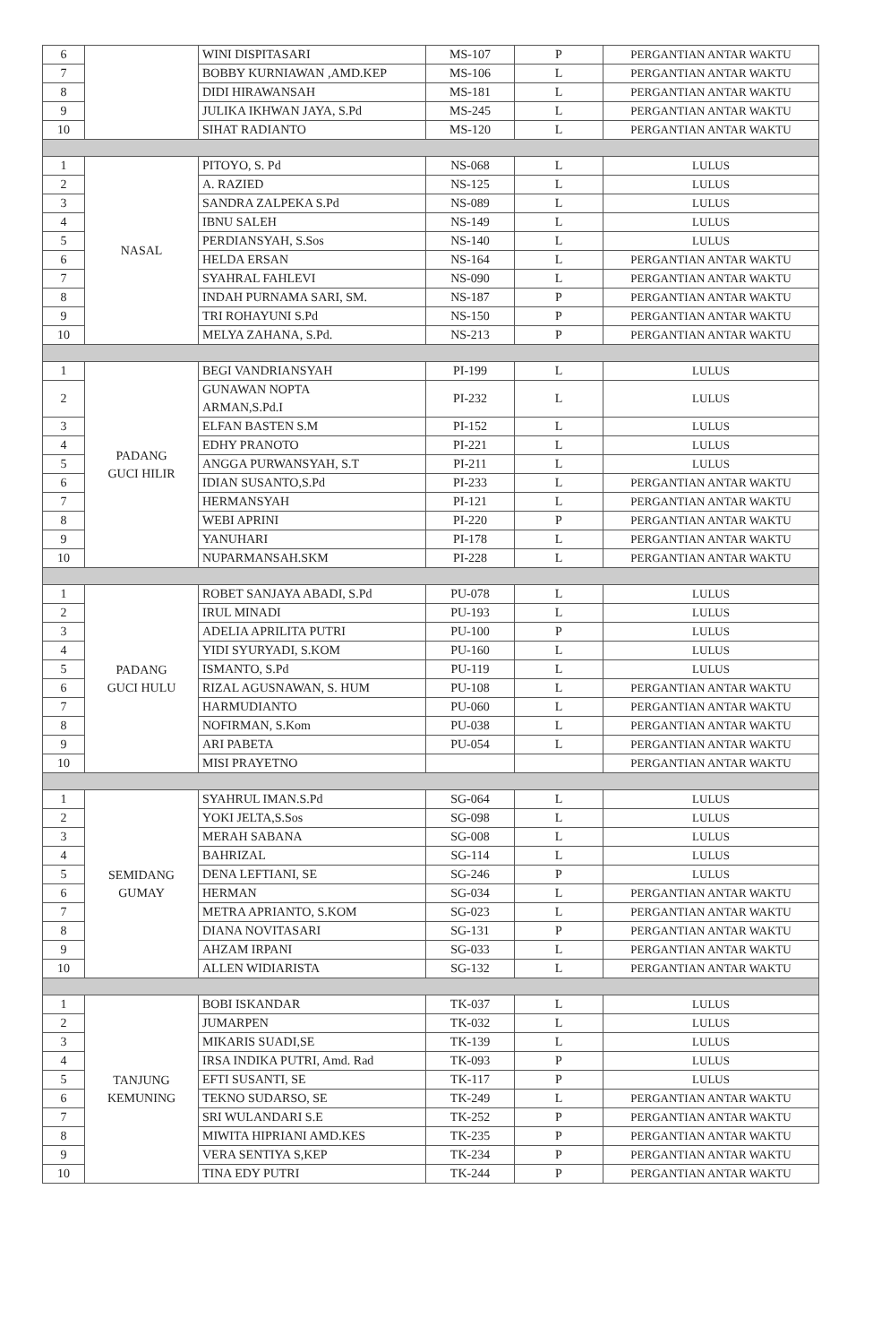| 6 | | WINI DISPITASARI | MS-107 | P | PERGANTIAN ANTAR WAKTU |
| 7 | | BOBBY KURNIAWAN ,AMD.KEP | MS-106 | L | PERGANTIAN ANTAR WAKTU |
| 8 | | DIDI HIRAWANSAH | MS-181 | L | PERGANTIAN ANTAR WAKTU |
| 9 | | JULIKA IKHWAN JAYA, S.Pd | MS-245 | L | PERGANTIAN ANTAR WAKTU |
| 10 | | SIHAT RADIANTO | MS-120 | L | PERGANTIAN ANTAR WAKTU |
| 1 | NASAL | PITOYO, S. Pd | NS-068 | L | LULUS |
| 2 | | A. RAZIED | NS-125 | L | LULUS |
| 3 | | SANDRA ZALPEKA S.Pd | NS-089 | L | LULUS |
| 4 | | IBNU SALEH | NS-149 | L | LULUS |
| 5 | | PERDIANSYAH, S.Sos | NS-140 | L | LULUS |
| 6 | | HELDA ERSAN | NS-164 | L | PERGANTIAN ANTAR WAKTU |
| 7 | | SYAHRAL FAHLEVI | NS-090 | L | PERGANTIAN ANTAR WAKTU |
| 8 | | INDAH PURNAMA SARI, SM. | NS-187 | P | PERGANTIAN ANTAR WAKTU |
| 9 | | TRI ROHAYUNI S.Pd | NS-150 | P | PERGANTIAN ANTAR WAKTU |
| 10 | | MELYA ZAHANA, S.Pd. | NS-213 | P | PERGANTIAN ANTAR WAKTU |
| 1 | PADANG GUCI HILIR | BEGI VANDRIANSYAH | PI-199 | L | LULUS |
| 2 | | GUNAWAN NOPTA ARMAN,S.Pd.I | PI-232 | L | LULUS |
| 3 | | ELFAN BASTEN S.M | PI-152 | L | LULUS |
| 4 | | EDHY PRANOTO | PI-221 | L | LULUS |
| 5 | | ANGGA PURWANSYAH, S.T | PI-211 | L | LULUS |
| 6 | | IDIAN SUSANTO,S.Pd | PI-233 | L | PERGANTIAN ANTAR WAKTU |
| 7 | | HERMANSYAH | PI-121 | L | PERGANTIAN ANTAR WAKTU |
| 8 | | WEBI APRINI | PI-220 | P | PERGANTIAN ANTAR WAKTU |
| 9 | | YANUHARI | PI-178 | L | PERGANTIAN ANTAR WAKTU |
| 10 | | NUPARMANSAH.SKM | PI-228 | L | PERGANTIAN ANTAR WAKTU |
| 1 | PADANG GUCI HULU | ROBET SANJAYA ABADI, S.Pd | PU-078 | L | LULUS |
| 2 | | IRUL MINADI | PU-193 | L | LULUS |
| 3 | | ADELIA APRILITA PUTRI | PU-100 | P | LULUS |
| 4 | | YIDI SYURYADI, S.KOM | PU-160 | L | LULUS |
| 5 | | ISMANTO, S.Pd | PU-119 | L | LULUS |
| 6 | | RIZAL AGUSNAWAN, S. HUM | PU-108 | L | PERGANTIAN ANTAR WAKTU |
| 7 | | HARMUDIANTO | PU-060 | L | PERGANTIAN ANTAR WAKTU |
| 8 | | NOFIRMAN, S.Kom | PU-038 | L | PERGANTIAN ANTAR WAKTU |
| 9 | | ARI PABETA | PU-054 | L | PERGANTIAN ANTAR WAKTU |
| 10 | | MISI PRAYETNO | | | PERGANTIAN ANTAR WAKTU |
| 1 | SEMIDANG GUMAY | SYAHRUL IMAN.S.Pd | SG-064 | L | LULUS |
| 2 | | YOKI JELTA,S.Sos | SG-098 | L | LULUS |
| 3 | | MERAH SABANA | SG-008 | L | LULUS |
| 4 | | BAHRIZAL | SG-114 | L | LULUS |
| 5 | | DENA LEFTIANI, SE | SG-246 | P | LULUS |
| 6 | | HERMAN | SG-034 | L | PERGANTIAN ANTAR WAKTU |
| 7 | | METRA APRIANTO, S.KOM | SG-023 | L | PERGANTIAN ANTAR WAKTU |
| 8 | | DIANA NOVITASARI | SG-131 | P | PERGANTIAN ANTAR WAKTU |
| 9 | | AHZAM IRPANI | SG-033 | L | PERGANTIAN ANTAR WAKTU |
| 10 | | ALLEN WIDIARISTA | SG-132 | L | PERGANTIAN ANTAR WAKTU |
| 1 | TANJUNG KEMUNING | BOBI ISKANDAR | TK-037 | L | LULUS |
| 2 | | JUMARPEN | TK-032 | L | LULUS |
| 3 | | MIKARIS SUADI,SE | TK-139 | L | LULUS |
| 4 | | IRSA INDIKA PUTRI, Amd. Rad | TK-093 | P | LULUS |
| 5 | | EFTI SUSANTI, SE | TK-117 | P | LULUS |
| 6 | | TEKNO SUDARSO, SE | TK-249 | L | PERGANTIAN ANTAR WAKTU |
| 7 | | SRI WULANDARI S.E | TK-252 | P | PERGANTIAN ANTAR WAKTU |
| 8 | | MIWITA HIPRIANI AMD.KES | TK-235 | P | PERGANTIAN ANTAR WAKTU |
| 9 | | VERA SENTIYA S,KEP | TK-234 | P | PERGANTIAN ANTAR WAKTU |
| 10 | | TINA EDY PUTRI | TK-244 | P | PERGANTIAN ANTAR WAKTU |